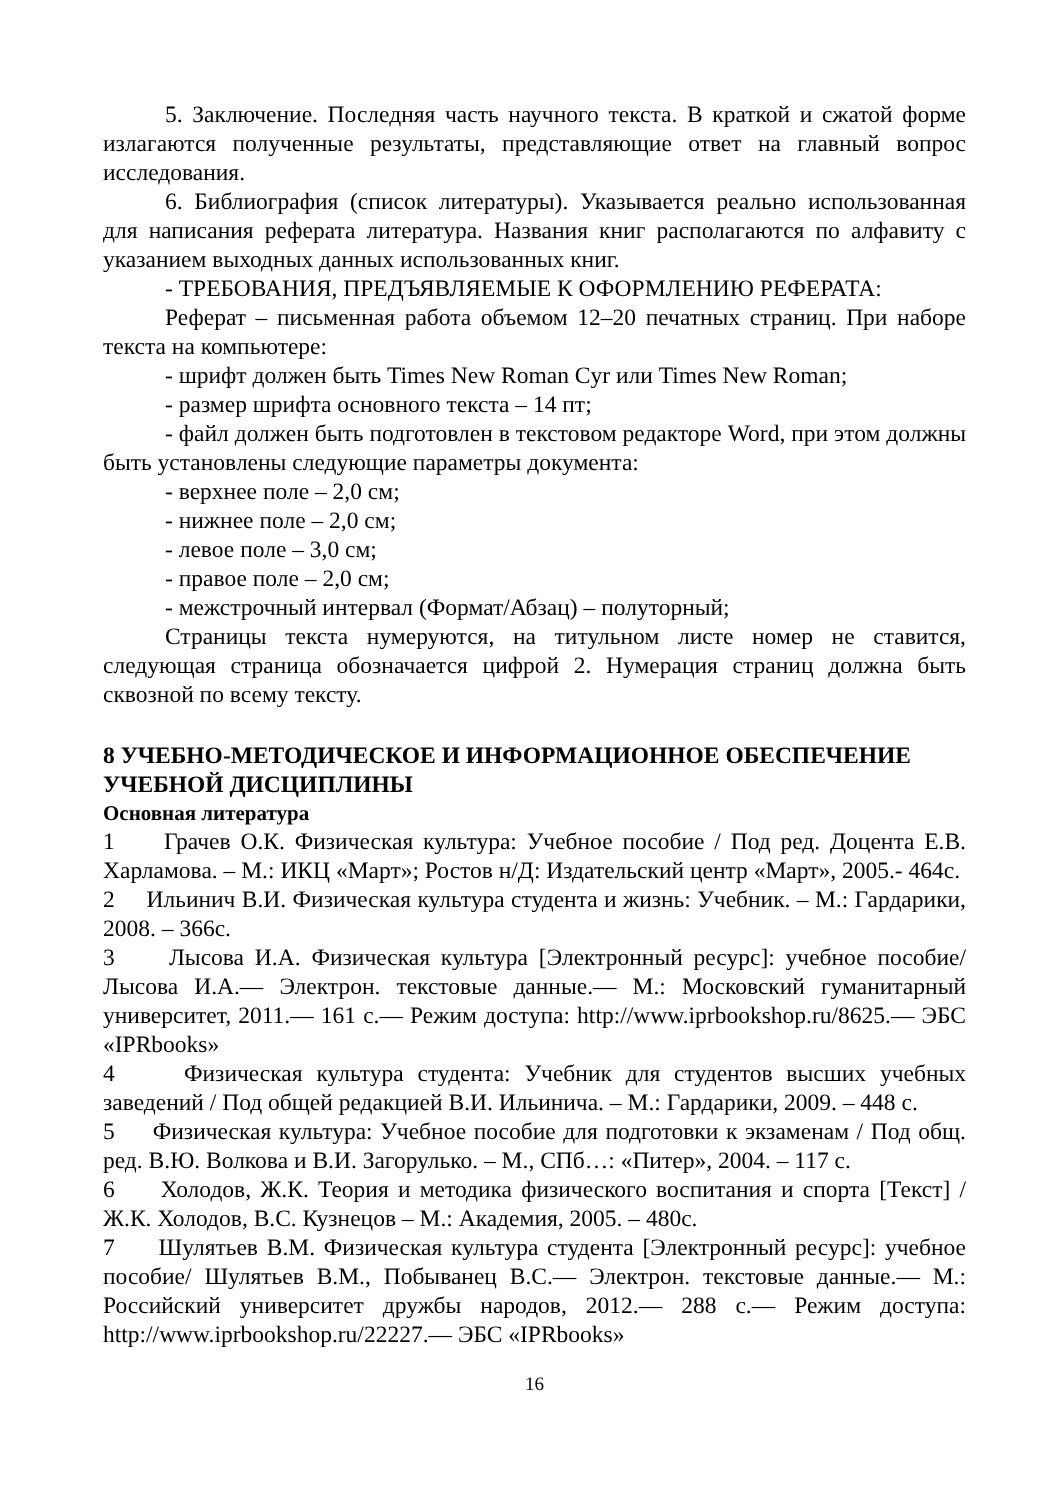5. Заключение. Последняя часть научного текста. В краткой и сжатой форме излагаются полученные результаты, представляющие ответ на главный вопрос исследования.
6. Библиография (список литературы). Указывается реально использованная для написания реферата литература. Названия книг располагаются по алфавиту с указанием выходных данных использованных книг.
- ТРЕБОВАНИЯ, ПРЕДЪЯВЛЯЕМЫЕ К ОФОРМЛЕНИЮ РЕФЕРАТА:
Реферат – письменная работа объемом 12–20 печатных страниц. При наборе текста на компьютере:
- шрифт должен быть Times New Roman Cyr или Times New Roman;
- размер шрифта основного текста – 14 пт;
- файл должен быть подготовлен в текстовом редакторе Word, при этом должны быть установлены следующие параметры документа:
- верхнее поле – 2,0 см;
- нижнее поле – 2,0 см;
- левое поле – 3,0 см;
- правое поле – 2,0 см;
- межстрочный интервал (Формат/Абзац) – полуторный;
Страницы текста нумеруются, на титульном листе номер не ставится, следующая страница обозначается цифрой 2. Нумерация страниц должна быть сквозной по всему тексту.
8 УЧЕБНО-МЕТОДИЧЕСКОЕ И ИНФОРМАЦИОННОЕ ОБЕСПЕЧЕНИЕ УЧЕБНОЙ ДИСЦИПЛИНЫ
Основная литература
1 Грачев О.К. Физическая культура: Учебное пособие / Под ред. Доцента Е.В. Харламова. – М.: ИКЦ «Март»; Ростов н/Д: Издательский центр «Март», 2005.- 464с.
2 Ильинич В.И. Физическая культура студента и жизнь: Учебник. – М.: Гардарики, 2008. – 366с.
3 Лысова И.А. Физическая культура [Электронный ресурс]: учебное пособие/ Лысова И.А.— Электрон. текстовые данные.— М.: Московский гуманитарный университет, 2011.— 161 с.— Режим доступа: http://www.iprbookshop.ru/8625.— ЭБС «IPRbooks»
4 Физическая культура студента: Учебник для студентов высших учебных заведений / Под общей редакцией В.И. Ильинича. – М.: Гардарики, 2009. – 448 с.
5 Физическая культура: Учебное пособие для подготовки к экзаменам / Под общ. ред. В.Ю. Волкова и В.И. Загорулько. – М., СПб…: «Питер», 2004. – 117 с.
6 Холодов, Ж.К. Теория и методика физического воспитания и спорта [Текст] / Ж.К. Холодов, В.С. Кузнецов – М.: Академия, 2005. – 480с.
7 Шулятьев В.М. Физическая культура студента [Электронный ресурс]: учебное пособие/ Шулятьев В.М., Побыванец В.С.— Электрон. текстовые данные.— М.: Российский университет дружбы народов, 2012.— 288 с.— Режим доступа: http://www.iprbookshop.ru/22227.— ЭБС «IPRbooks»
16